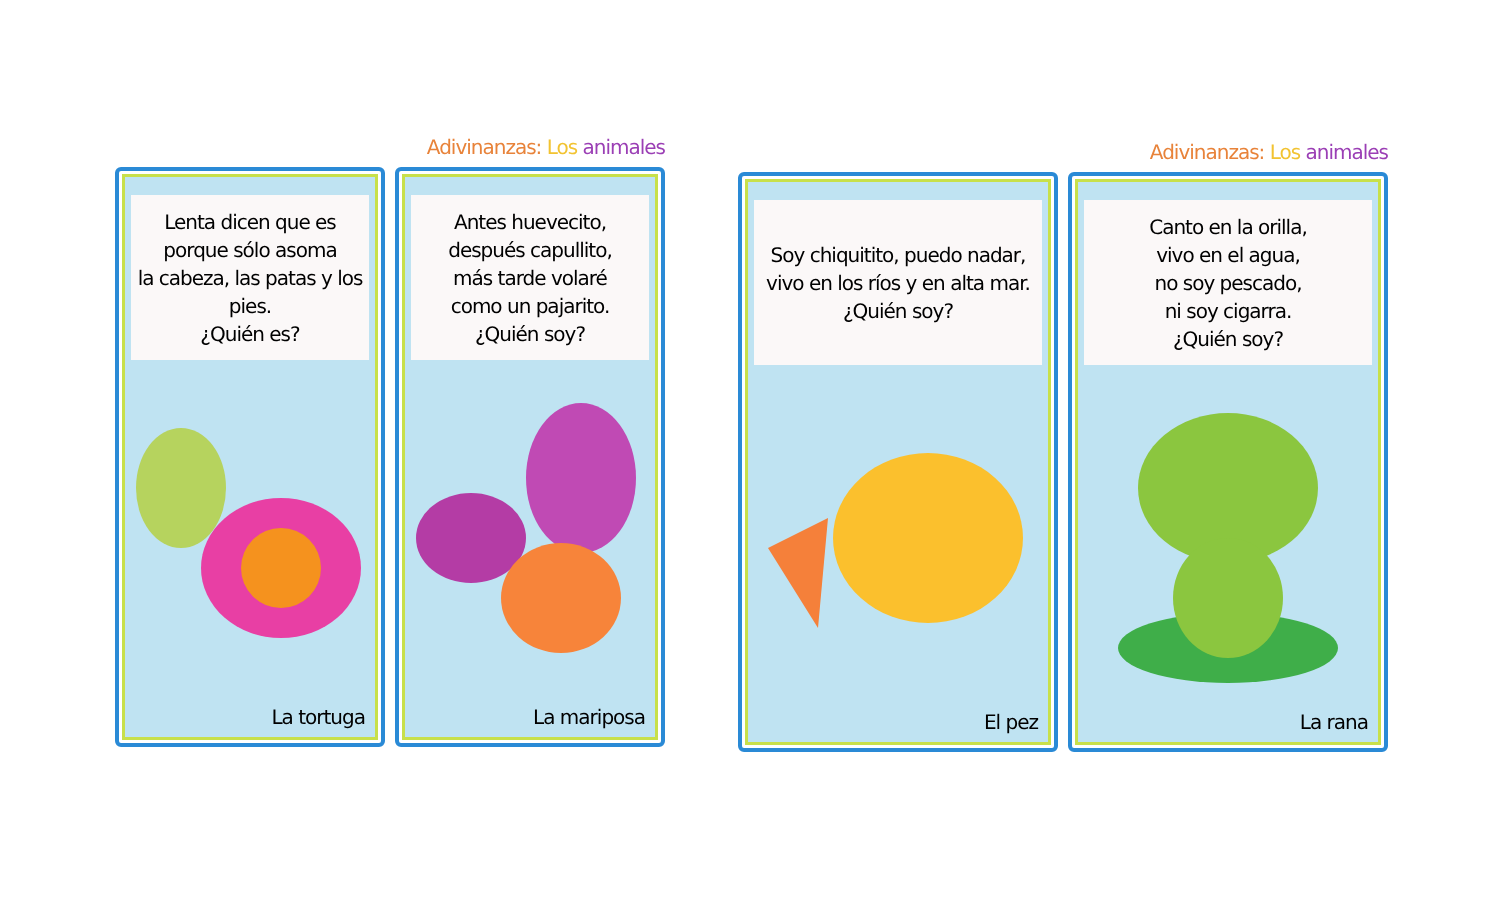Adivinanzas: Los animales
Lenta dicen que es
porque sólo asoma
la cabeza, las patas y los pies.
¿Quién es?
La tortuga
Antes huevecito,
después capullito,
más tarde volaré
como un pajarito.
¿Quién soy?
La mariposa
Adivinanzas: Los animales
Soy chiquitito, puedo nadar,
vivo en los ríos y en alta mar.
¿Quién soy?
El pez
Canto en la orilla,
vivo en el agua,
no soy pescado,
ni soy cigarra.
¿Quién soy?
La rana